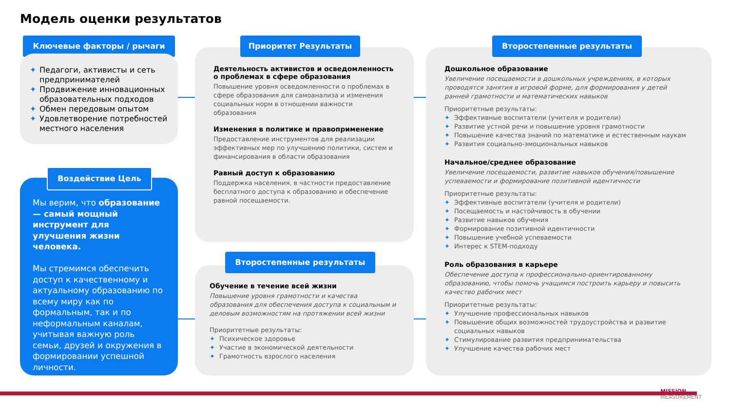Модель оценки результатов
Ключевые факторы / рычаги
✦ Педагоги, активисты и сеть предпринимателей
✦ Продвижение инновационных образовательных подходов
✦ Обмен передовым опытом
✦ Удовлетворение потребностей местного населения
Мы верим, что образование — самый мощный инструмент для улучшения жизни человека.
Мы стремимся обеспечить доступ к качественному и актуальному образованию по всему миру как по формальным, так и по неформальным каналам, учитывая важную роль семьи, друзей и окружения в формировании успешной личности.
Воздействие Цель
Деятельность активистов и осведомленность о проблемах в сфере образования
Повышение уровня осведомленности о проблемах в сфере образования для самоанализа и изменения социальных норм в отношении важности образования
Изменения в политике и правоприменение
Предоставление инструментов для реализации эффективных мер по улучшению политики, систем и финансирования в области образования
Равный доступ к образованию
Поддержка населения, в частности предоставление бесплатного доступа к образованию и обеспечение равной посещаемости.
Приоритет Результаты
Обучение в течение всей жизни
Повышение уровня грамотности и качества образования для обеспечения доступа к социальным и деловым возможностям на протяжении всей жизни
Приоритетные результаты:
✦ Психическое здоровье
✦ Участие в экономической деятельности
✦ Грамотность взрослого населения
Второстепенные результаты
Дошкольное образование
Увеличение посещаемости в дошкольных учреждениях, в которых проводятся занятия в игровой форме, для формирования у детей ранней грамотности и математических навыков
Приоритетные результаты:
✦ Эффективные воспитатели (учителя и родители)
✦ Развитие устной речи и повышение уровня грамотности
✦ Повышение качества знаний по математике и естественным наукам
✦ Развития социально-эмоциональных навыков
Начальное/среднее образование
Увеличение посещаемости, развитие навыков обучения/повышение успеваемости и формирование позитивной идентичности
Приоритетные результаты:
✦ Эффективные воспитатели (учителя и родители)
✦ Посещаемость и настойчивость в обучении
✦ Развитие навыков обучения
✦ Формирование позитивной идентичности
✦ Повышение учебной успеваемости
✦ Интерес к STEM-подходу
Роль образования в карьере
Обеспечение доступа к профессионально-ориентированному образованию, чтобы помочь учащимся построить карьеру и повысить качество рабочих мест
Приоритетные результаты:
✦ Улучшение профессиональных навыков
✦ Повышение общих возможностей трудоустройства и развитие социальных навыков
✦ Стимулирование развития предпринимательства
✦ Улучшение качества рабочих мест
Второстепенные результаты
MISSION
MEASUREMENT